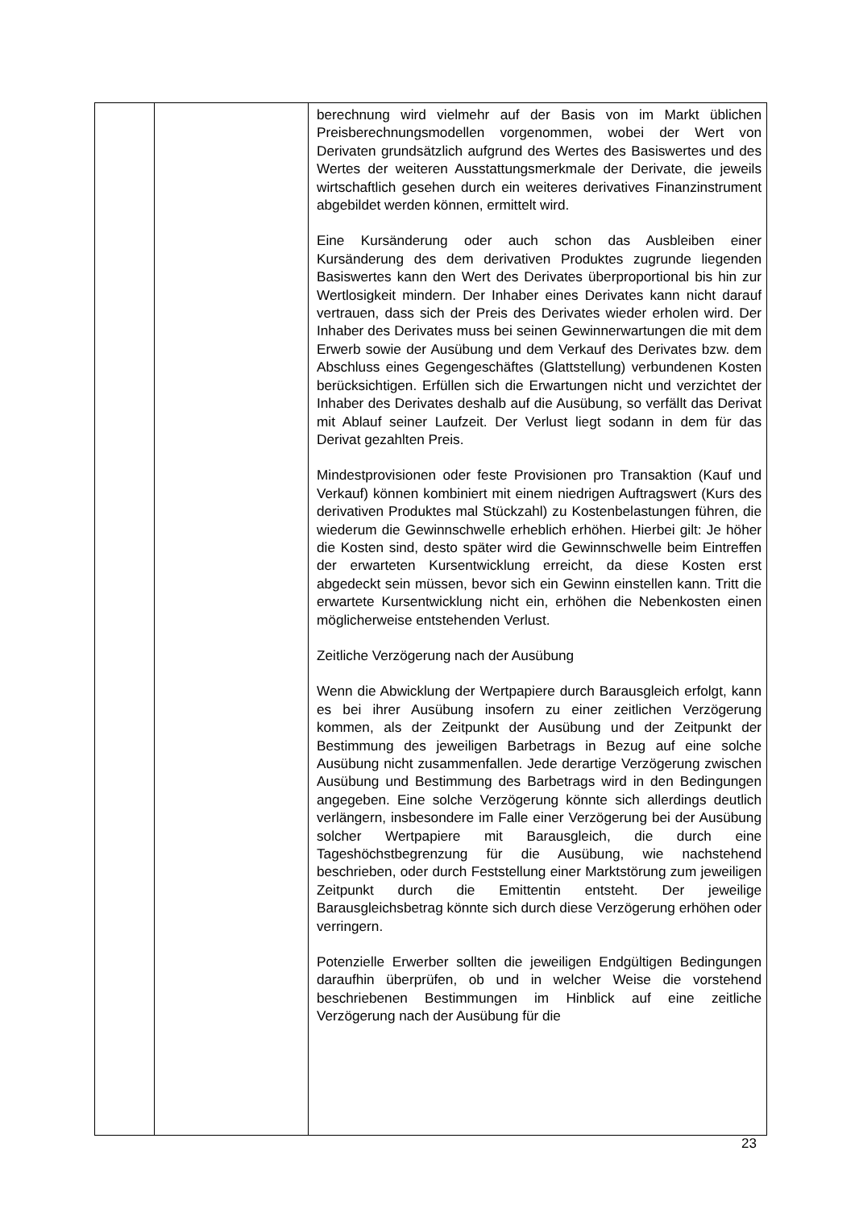| | | berechnung wird vielmehr auf der Basis von im Markt üblichen Preisberechnungsmodellen vorgenommen, wobei der Wert von Derivaten grundsätzlich aufgrund des Wertes des Basiswertes und des Wertes der weiteren Ausstattungsmerkmale der Derivate, die jeweils wirtschaftlich gesehen durch ein weiteres derivatives Finanzinstrument abgebildet werden können, ermittelt wird. Eine Kursänderung oder auch schon das Ausbleiben einer Kursänderung des dem derivativen Produktes zugrunde liegenden Basiswertes kann den Wert des Derivates überproportional bis hin zur Wertlosigkeit mindern. Der Inhaber eines Derivates kann nicht darauf vertrauen, dass sich der Preis des Derivates wieder erholen wird. Der Inhaber des Derivates muss bei seinen Gewinnerwartungen die mit dem Erwerb sowie der Ausübung und dem Verkauf des Derivates bzw. dem Abschluss eines Gegengeschäftes (Glattstellung) verbundenen Kosten berücksichtigen. Erfüllen sich die Erwartungen nicht und verzichtet der Inhaber des Derivates deshalb auf die Ausübung, so verfällt das Derivat mit Ablauf seiner Laufzeit. Der Verlust liegt sodann in dem für das Derivat gezahlten Preis. Mindestprovisionen oder feste Provisionen pro Transaktion (Kauf und Verkauf) können kombiniert mit einem niedrigen Auftragswert (Kurs des derivativen Produktes mal Stückzahl) zu Kostenbelastungen führen, die wiederum die Gewinnschwelle erheblich erhöhen. Hierbei gilt: Je höher die Kosten sind, desto später wird die Gewinnschwelle beim Eintreffen der erwarteten Kursentwicklung erreicht, da diese Kosten erst abgedeckt sein müssen, bevor sich ein Gewinn einstellen kann. Tritt die erwartete Kursentwicklung nicht ein, erhöhen die Nebenkosten einen möglicherweise entstehenden Verlust. Zeitliche Verzögerung nach der Ausübung Wenn die Abwicklung der Wertpapiere durch Barausgleich erfolgt, kann es bei ihrer Ausübung insofern zu einer zeitlichen Verzögerung kommen, als der Zeitpunkt der Ausübung und der Zeitpunkt der Bestimmung des jeweiligen Barbetrags in Bezug auf eine solche Ausübung nicht zusammenfallen. Jede derartige Verzögerung zwischen Ausübung und Bestimmung des Barbetrags wird in den Bedingungen angegeben. Eine solche Verzögerung könnte sich allerdings deutlich verlängern, insbesondere im Falle einer Verzögerung bei der Ausübung solcher Wertpapiere mit Barausgleich, die durch eine Tageshöchstbegrenzung für die Ausübung, wie nachstehend beschrieben, oder durch Feststellung einer Marktstörung zum jeweiligen Zeitpunkt durch die Emittentin entsteht. Der jeweilige Barausgleichsbetrag könnte sich durch diese Verzögerung erhöhen oder verringern. Potenzielle Erwerber sollten die jeweiligen Endgültigen Bedingungen daraufhin überprüfen, ob und in welcher Weise die vorstehend beschriebenen Bestimmungen im Hinblick auf eine zeitliche Verzögerung nach der Ausübung für die |
23